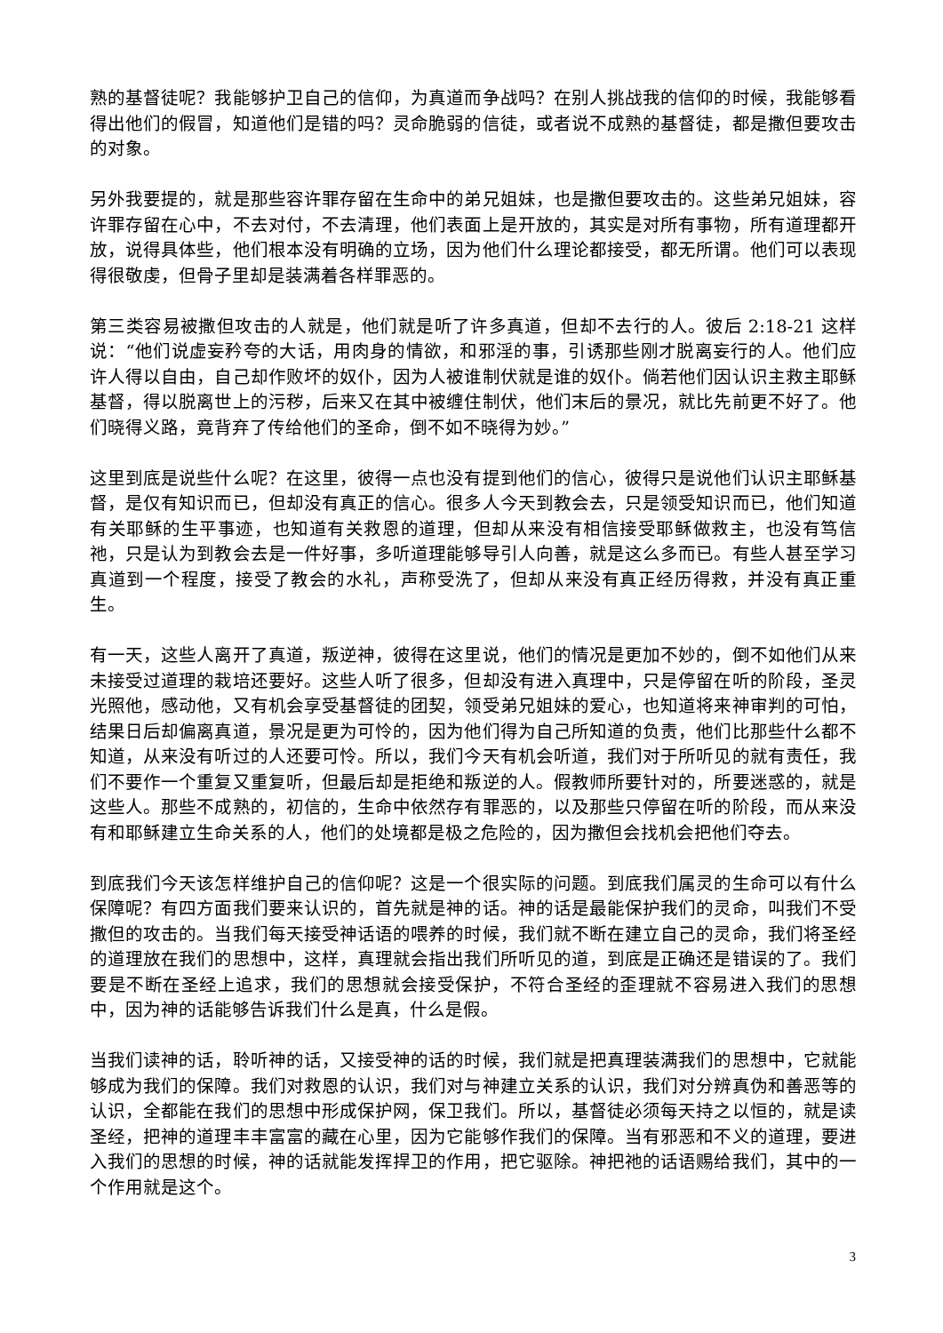熟的基督徒呢？我能够护卫自己的信仰，为真道而争战吗？在别人挑战我的信仰的时候，我能够看得出他们的假冒，知道他们是错的吗？灵命脆弱的信徒，或者说不成熟的基督徒，都是撒但要攻击的对象。
另外我要提的，就是那些容许罪存留在生命中的弟兄姐妹，也是撒但要攻击的。这些弟兄姐妹，容许罪存留在心中，不去对付，不去清理，他们表面上是开放的，其实是对所有事物，所有道理都开放，说得具体些，他们根本没有明确的立场，因为他们什么理论都接受，都无所谓。他们可以表现得很敬虔，但骨子里却是装满着各样罪恶的。
第三类容易被撒但攻击的人就是，他们就是听了许多真道，但却不去行的人。彼后 2:18-21 这样说：“他们说虚妄矜夸的大话，用肉身的情欲，和邪淫的事，引诱那些刚才脱离妄行的人。他们应许人得以自由，自己却作败坏的奴仆，因为人被谁制伏就是谁的奴仆。倘若他们因认识主救主耶稣基督，得以脱离世上的污秽，后来又在其中被缠住制伏，他们末后的景况，就比先前更不好了。他们晓得义路，竟背弃了传给他们的圣命，倒不如不晓得为妙。”
这里到底是说些什么呢？在这里，彼得一点也没有提到他们的信心，彼得只是说他们认识主耶稣基督，是仅有知识而已，但却没有真正的信心。很多人今天到教会去，只是领受知识而已，他们知道有关耶稣的生平事迹，也知道有关救恩的道理，但却从来没有相信接受耶稣做救主，也没有笃信祂，只是认为到教会去是一件好事，多听道理能够导引人向善，就是这么多而已。有些人甚至学习真道到一个程度，接受了教会的水礼，声称受洗了，但却从来没有真正经历得救，并没有真正重生。
有一天，这些人离开了真道，叛逆神，彼得在这里说，他们的情况是更加不妙的，倒不如他们从来未接受过道理的栽培还要好。这些人听了很多，但却没有进入真理中，只是停留在听的阶段，圣灵光照他，感动他，又有机会享受基督徒的团契，领受弟兄姐妹的爱心，也知道将来神审判的可怕，结果日后却偏离真道，景况是更为可怜的，因为他们得为自己所知道的负责，他们比那些什么都不知道，从来没有听过的人还要可怜。所以，我们今天有机会听道，我们对于所听见的就有责任，我们不要作一个重复又重复听，但最后却是拒绝和叛逆的人。假教师所要针对的，所要迷惑的，就是这些人。那些不成熟的，初信的，生命中依然存有罪恶的，以及那些只停留在听的阶段，而从来没有和耶稣建立生命关系的人，他们的处境都是极之危险的，因为撒但会找机会把他们夺去。
到底我们今天该怎样维护自己的信仰呢？这是一个很实际的问题。到底我们属灵的生命可以有什么保障呢？有四方面我们要来认识的，首先就是神的话。神的话是最能保护我们的灵命，叫我们不受撒但的攻击的。当我们每天接受神话语的喂养的时候，我们就不断在建立自己的灵命，我们将圣经的道理放在我们的思想中，这样，真理就会指出我们所听见的道，到底是正确还是错误的了。我们要是不断在圣经上追求，我们的思想就会接受保护，不符合圣经的歪理就不容易进入我们的思想中，因为神的话能够告诉我们什么是真，什么是假。
当我们读神的话，聆听神的话，又接受神的话的时候，我们就是把真理装满我们的思想中，它就能够成为我们的保障。我们对救恩的认识，我们对与神建立关系的认识，我们对分辨真伪和善恶等的认识，全都能在我们的思想中形成保护网，保卫我们。所以，基督徒必须每天持之以恒的，就是读圣经，把神的道理丰丰富富的藏在心里，因为它能够作我们的保障。当有邪恶和不义的道理，要进入我们的思想的时候，神的话就能发挥捍卫的作用，把它驱除。神把祂的话语赐给我们，其中的一个作用就是这个。
3